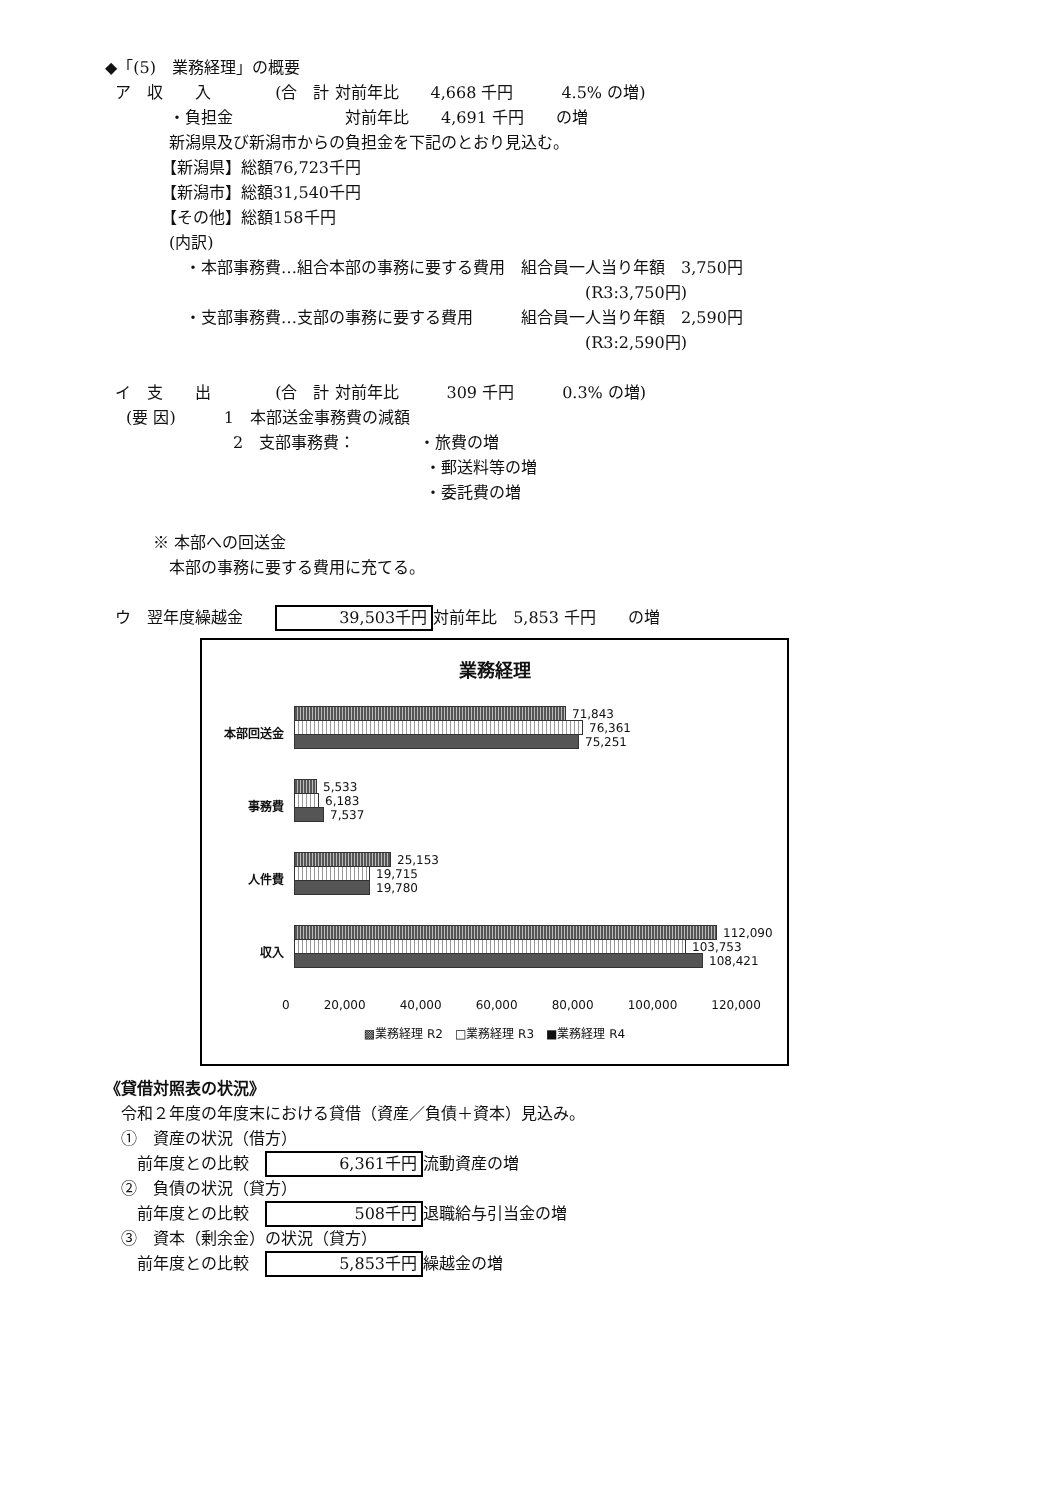◆「(5)　業務経理」の概要
ア　収　　入　　　　(合　計 対前年比　　4,668 千円　　　4.5% の増)
　　　　・負担金　　　　　　　対前年比　　4,691 千円　　の増
　　　　新潟県及び新潟市からの負担金を下記のとおり見込む。
　　　　【新潟県】総額76,723千円
　　　　【新潟市】総額31,540千円
　　　　【その他】総額158千円
　　　　(内訳)
　　　　　・本部事務費…組合本部の事務に要する費用　組合員一人当り年額　3,750円
　　　　　　　　　　　　　　　　　　　　　　　　　　　　　　(R3:3,750円)
　　　　　・支部事務費…支部の事務に要する費用　　　組合員一人当り年額　2,590円
　　　　　　　　　　　　　　　　　　　　　　　　　　　　　　(R3:2,590円)
イ　支　　出　　　　(合　計 対前年比　　　309 千円　　　0.3% の増)
　 (要 因)　　　1　本部送金事務費の減額
　　　　　　　　2　支部事務費：　　　　・旅費の増
　　　　　　　　　　　　　　　　　　　　・郵送料等の増
　　　　　　　　　　　　　　　　　　　　・委託費の増
　　　※ 本部への回送金
　　　　本部の事務に要する費用に充てる。
ウ　翌年度繰越金　　39,503千円 対前年比　5,853 千円　　の増
業務経理
本部回送金
71,843
76,361
75,251
事務費
5,533
6,183
7,537
人件費
25,153
19,715
19,780
収入
112,090
103,753
108,421
0 20,000 40,000 60,000 80,000 100,000 120,000
▩業務経理 R2　□業務経理 R3　■業務経理 R4
《貸借対照表の状況》
　令和２年度の年度末における貸借（資産／負債＋資本）見込み。
　①　資産の状況（借方）
　　前年度との比較　6,361千円 流動資産の増
　②　負債の状況（貸方）
　　前年度との比較　508千円 退職給与引当金の増
　③　資本（剰余金）の状況（貸方）
　　前年度との比較　5,853千円 繰越金の増